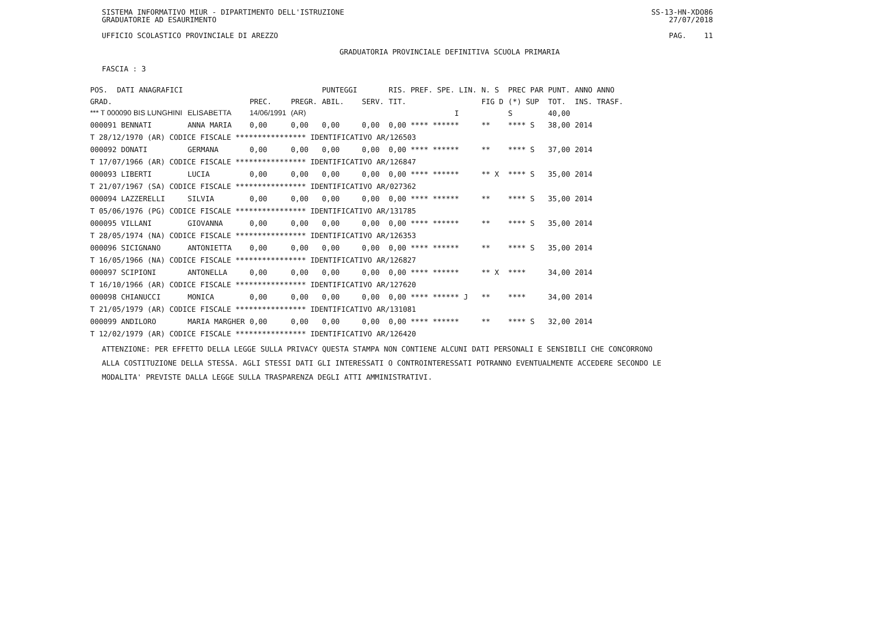SISTEMA INFORMATIVO MIUR - DIPARTIMENTO DELL'ISTRUZIONE
GRADUATORIE AD ESAURIMENTO SS-13-HN-XDO86
27/07/2018
UFFICIO SCOLASTICO PROVINCIALE DI AREZZO PAG. 11
GRADUATORIA PROVINCIALE DEFINITIVA SCUOLA PRIMARIA
FASCIA : 3
| POS. | DATI ANAGRAFICI | | | | PUNTEGGI | | RIS. PREF. SPE. LIN. | | N. S | PREC PAR | PUNT. | ANNO ANNO |
| --- | --- | --- | --- | --- | --- | --- | --- | --- | --- | --- | --- | --- |
| GRAD. | | | PREC. | PREGR. | ABIL. | SERV. | TIT. | | FIG D | (*) SUP | TOT. | INS. TRASF. |
| *** T 000090 BIS LUNGHINI | | ELISABETTA | 14/06/1991 | (AR) | | | | I | | S | 40,00 | |
| 000091 BENNATI | | ANNA MARIA | 0,00 | 0,00 | 0,00 | 0,00 | 0,00 **** ****** | | ** | **** S | 38,00 | 2014 |
| T 28/12/1970 (AR) CODICE FISCALE **************** IDENTIFICATIVO AR/126503 | | | | | | | | | | | | |
| 000092 DONATI | | GERMANA | 0,00 | 0,00 | 0,00 | 0,00 | 0,00 **** ****** | | ** | **** S | 37,00 | 2014 |
| T 17/07/1966 (AR) CODICE FISCALE **************** IDENTIFICATIVO AR/126847 | | | | | | | | | | | | |
| 000093 LIBERTI | | LUCIA | 0,00 | 0,00 | 0,00 | 0,00 | 0,00 **** ****** | | ** X | **** S | 35,00 | 2014 |
| T 21/07/1967 (SA) CODICE FISCALE **************** IDENTIFICATIVO AR/027362 | | | | | | | | | | | | |
| 000094 LAZZERELLI | | SILVIA | 0,00 | 0,00 | 0,00 | 0,00 | 0,00 **** ****** | | ** | **** S | 35,00 | 2014 |
| T 05/06/1976 (PG) CODICE FISCALE **************** IDENTIFICATIVO AR/131785 | | | | | | | | | | | | |
| 000095 VILLANI | | GIOVANNA | 0,00 | 0,00 | 0,00 | 0,00 | 0,00 **** ****** | | ** | **** S | 35,00 | 2014 |
| T 28/05/1974 (NA) CODICE FISCALE **************** IDENTIFICATIVO AR/126353 | | | | | | | | | | | | |
| 000096 SICIGNANO | | ANTONIETTA | 0,00 | 0,00 | 0,00 | 0,00 | 0,00 **** ****** | | ** | **** S | 35,00 | 2014 |
| T 16/05/1966 (NA) CODICE FISCALE **************** IDENTIFICATIVO AR/126827 | | | | | | | | | | | | |
| 000097 SCIPIONI | | ANTONELLA | 0,00 | 0,00 | 0,00 | 0,00 | 0,00 **** ****** | | ** X | **** | 34,00 | 2014 |
| T 16/10/1966 (AR) CODICE FISCALE **************** IDENTIFICATIVO AR/127620 | | | | | | | | | | | | |
| 000098 CHIANUCCI | | MONICA | 0,00 | 0,00 | 0,00 | 0,00 | 0,00 **** ****** J | | ** | **** | 34,00 | 2014 |
| T 21/05/1979 (AR) CODICE FISCALE **************** IDENTIFICATIVO AR/131081 | | | | | | | | | | | | |
| 000099 ANDILORO | | MARIA MARGHER | 0,00 | 0,00 | 0,00 | 0,00 | 0,00 **** ****** | | ** | **** S | 32,00 | 2014 |
| T 12/02/1979 (AR) CODICE FISCALE **************** IDENTIFICATIVO AR/126420 | | | | | | | | | | | | |
ATTENZIONE: PER EFFETTO DELLA LEGGE SULLA PRIVACY QUESTA STAMPA NON CONTIENE ALCUNI DATI PERSONALI E SENSIBILI CHE CONCORRONO
ALLA COSTITUZIONE DELLA STESSA. AGLI STESSI DATI GLI INTERESSATI O CONTROINTERESSATI POTRANNO EVENTUALMENTE ACCEDERE SECONDO LE
MODALITA' PREVISTE DALLA LEGGE SULLA TRASPARENZA DEGLI ATTI AMMINISTRATIVI.